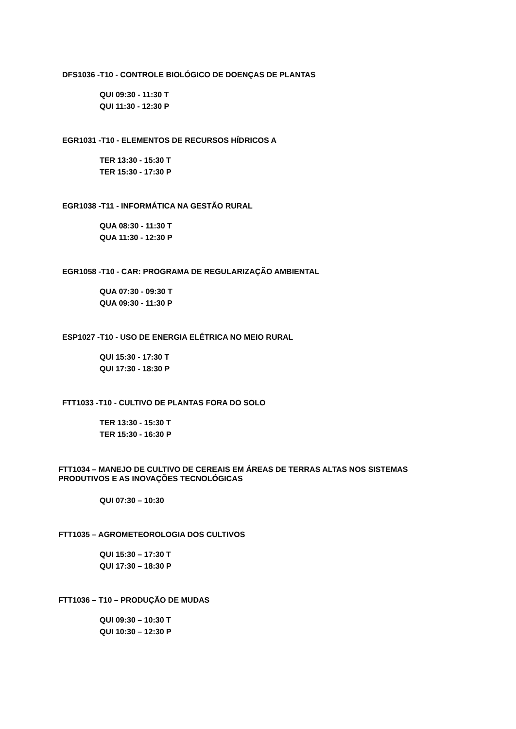DFS1036 -T10 - CONTROLE BIOLÓGICO DE DOENÇAS DE PLANTAS
QUI 09:30 - 11:30 T
QUI 11:30 - 12:30 P
EGR1031 -T10 - ELEMENTOS DE RECURSOS HÍDRICOS A
TER 13:30 - 15:30 T
TER 15:30 - 17:30 P
EGR1038 -T11 - INFORMÁTICA NA GESTÃO RURAL
QUA 08:30 - 11:30 T
QUA 11:30 - 12:30 P
EGR1058 -T10 - CAR: PROGRAMA DE REGULARIZAÇÃO AMBIENTAL
QUA 07:30 - 09:30 T
QUA 09:30 - 11:30 P
ESP1027 -T10 - USO DE ENERGIA ELÉTRICA NO MEIO RURAL
QUI 15:30 - 17:30 T
QUI 17:30 - 18:30 P
FTT1033 -T10 - CULTIVO DE PLANTAS FORA DO SOLO
TER 13:30 - 15:30 T
TER 15:30 - 16:30 P
FTT1034 – MANEJO DE CULTIVO DE CEREAIS EM ÁREAS DE TERRAS ALTAS NOS SISTEMAS PRODUTIVOS E AS INOVAÇÕES TECNOLÓGICAS
QUI 07:30 – 10:30
FTT1035 – AGROMETEOROLOGIA DOS CULTIVOS
QUI 15:30 – 17:30 T
QUI 17:30 – 18:30 P
FTT1036 – T10 – PRODUÇÃO DE MUDAS
QUI 09:30 – 10:30 T
QUI 10:30 – 12:30 P